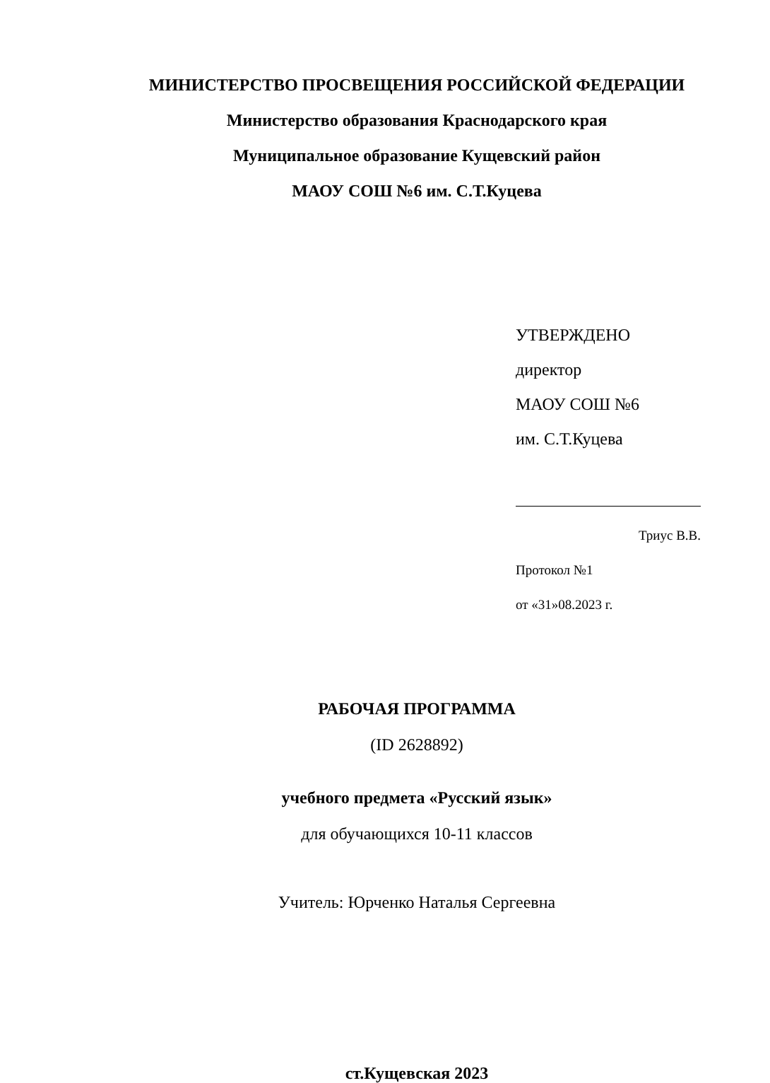МИНИСТЕРСТВО ПРОСВЕЩЕНИЯ РОССИЙСКОЙ ФЕДЕРАЦИИ
Министерство образования Краснодарского края
Муниципальное образование Кущевский район
МАОУ СОШ №6 им. С.Т.Куцева
УТВЕРЖДЕНО
директор
МАОУ СОШ №6
им. С.Т.Куцева
Триус В.В.
Протокол №1
от «31»08.2023 г.
РАБОЧАЯ ПРОГРАММА
(ID 2628892)
учебного предмета «Русский язык»
для обучающихся 10-11 классов
Учитель: Юрченко Наталья Сергеевна
ст.Кущевская 2023